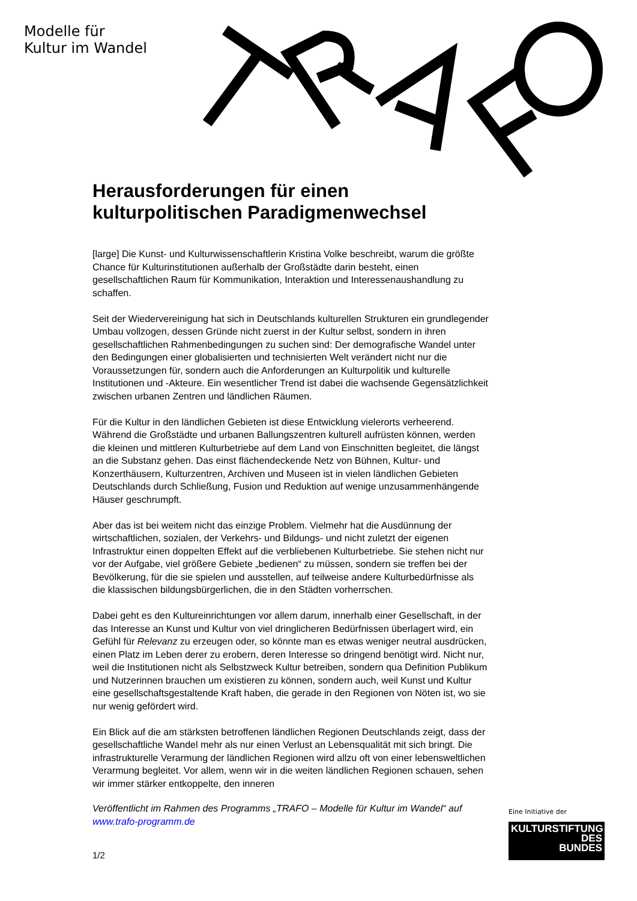Modelle für
Kultur im Wandel
Herausforderungen für einen kulturpolitischen Paradigmenwechsel
[large] Die Kunst- und Kulturwissenschaftlerin Kristina Volke beschreibt, warum die größte Chance für Kulturinstitutionen außerhalb der Großstädte darin besteht, einen gesellschaftlichen Raum für Kommunikation, Interaktion und Interessenaushandlung zu schaffen.
Seit der Wiedervereinigung hat sich in Deutschlands kulturellen Strukturen ein grundlegender Umbau vollzogen, dessen Gründe nicht zuerst in der Kultur selbst, sondern in ihren gesellschaftlichen Rahmenbedingungen zu suchen sind: Der demografische Wandel unter den Bedingungen einer globalisierten und technisierten Welt verändert nicht nur die Voraussetzungen für, sondern auch die Anforderungen an Kulturpolitik und kulturelle Institutionen und -Akteure. Ein wesentlicher Trend ist dabei die wachsende Gegensätzlichkeit zwischen urbanen Zentren und ländlichen Räumen.
Für die Kultur in den ländlichen Gebieten ist diese Entwicklung vielerorts verheerend. Während die Großstädte und urbanen Ballungszentren kulturell aufrüsten können, werden die kleinen und mittleren Kulturbetriebe auf dem Land von Einschnitten begleitet, die längst an die Substanz gehen. Das einst flächendeckende Netz von Bühnen, Kultur- und Konzerthäusern, Kulturzentren, Archiven und Museen ist in vielen ländlichen Gebieten Deutschlands durch Schließung, Fusion und Reduktion auf wenige unzusammenhängende Häuser geschrumpft.
Aber das ist bei weitem nicht das einzige Problem. Vielmehr hat die Ausdünnung der wirtschaftlichen, sozialen, der Verkehrs- und Bildungs- und nicht zuletzt der eigenen Infrastruktur einen doppelten Effekt auf die verbliebenen Kulturbetriebe. Sie stehen nicht nur vor der Aufgabe, viel größere Gebiete „bedienen“ zu müssen, sondern sie treffen bei der Bevölkerung, für die sie spielen und ausstellen, auf teilweise andere Kulturbedürfnisse als die klassischen bildungsbürgerlichen, die in den Städten vorherrschen.
Dabei geht es den Kultureinrichtungen vor allem darum, innerhalb einer Gesellschaft, in der das Interesse an Kunst und Kultur von viel dringlicheren Bedürfnissen überlagert wird, ein Gefühl für Relevanz zu erzeugen oder, so könnte man es etwas weniger neutral ausdrücken, einen Platz im Leben derer zu erobern, deren Interesse so dringend benötigt wird. Nicht nur, weil die Institutionen nicht als Selbstzweck Kultur betreiben, sondern qua Definition Publikum und Nutzerinnen brauchen um existieren zu können, sondern auch, weil Kunst und Kultur eine gesellschaftsgestaltende Kraft haben, die gerade in den Regionen von Nöten ist, wo sie nur wenig gefördert wird.
Ein Blick auf die am stärksten betroffenen ländlichen Regionen Deutschlands zeigt, dass der gesellschaftliche Wandel mehr als nur einen Verlust an Lebensqualität mit sich bringt. Die infrastrukturelle Verarmung der ländlichen Regionen wird allzu oft von einer lebensweltlichen Verarmung begleitet. Vor allem, wenn wir in die weiten ländlichen Regionen schauen, sehen wir immer stärker entkoppelte, den inneren
Veröffentlicht im Rahmen des Programms „TRAFO – Modelle für Kultur im Wandel“ auf www.trafo-programm.de
1/2
Eine Initiative der
KULTURSTIFTUNG
DES
BUNDES